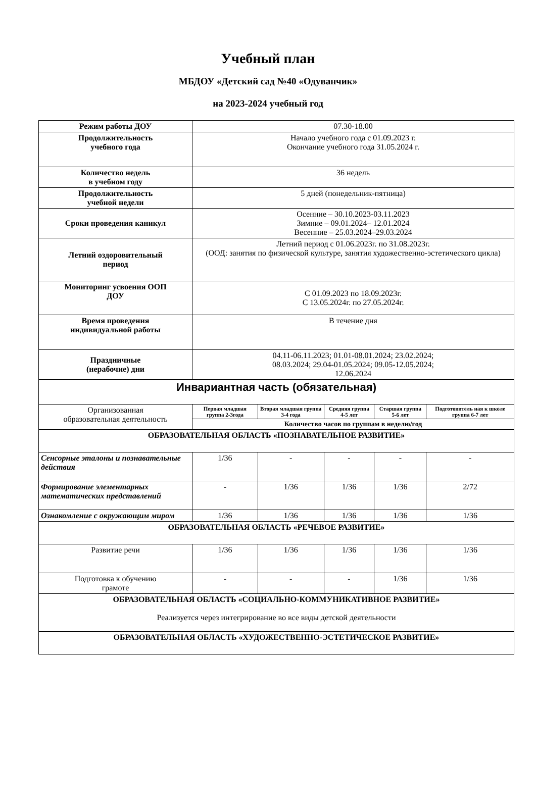Учебный план
МБДОУ «Детский сад №40 «Одуванчик»
на 2023-2024 учебный год
| Режим работы ДОУ | 07.30-18.00 | | | | |
| Продолжительность учебного года | Начало учебного года с 01.09.2023 г. Окончание учебного года 31.05.2024 г. | | | | |
| Количество недель в учебном году | 36 недель | | | | |
| Продолжительность учебной недели | 5 дней (понедельник-пятница) | | | | |
| Сроки проведения каникул | Осенние – 30.10.2023-03.11.2023 Зимние – 09.01.2024– 12.01.2024 Весенние – 25.03.2024–29.03.2024 | | | | |
| Летний оздоровительный период | Летний период с 01.06.2023г. по 31.08.2023г. (ООД: занятия по физической культуре, занятия художественно-эстетического цикла) | | | | |
| Мониторинг усвоения ООП ДОУ | С 01.09.2023 по 18.09.2023г. С 13.05.2024г. по 27.05.2024г. | | | | |
| Время проведения индивидуальной работы | В течение дня | | | | |
| Праздничные (нерабочие) дни | 04.11-06.11.2023; 01.01-08.01.2024; 23.02.2024; 08.03.2024; 29.04-01.05.2024; 09.05-12.05.2024; 12.06.2024 | | | | |
| Инвариантная часть (обязательная) | | | | | |
| Организованная образовательная деятельность | Первая младшая группа 2-3года | Вторая младшая группа 3-4 года | Средняя группа 4-5 лет | Старшая группа 5-6 лет | Подготовитель ная к школе группа 6-7 лет |
| | Количество часов по группам в неделю/год | | | | |
| ОБРАЗОВАТЕЛЬНАЯ ОБЛАСТЬ «ПОЗНАВАТЕЛЬНОЕ РАЗВИТИЕ» | | | | | |
| Сенсорные эталоны и познавательные действия | 1/36 | - | - | - | - |
| Формирование элементарных математических представлений | - | 1/36 | 1/36 | 1/36 | 2/72 |
| Ознакомление с окружающим миром | 1/36 | 1/36 | 1/36 | 1/36 | 1/36 |
| ОБРАЗОВАТЕЛЬНАЯ ОБЛАСТЬ «РЕЧЕВОЕ РАЗВИТИЕ» | | | | | |
| Развитие речи | 1/36 | 1/36 | 1/36 | 1/36 | 1/36 |
| Подготовка к обучению грамоте | - | - | - | 1/36 | 1/36 |
| ОБРАЗОВАТЕЛЬНАЯ ОБЛАСТЬ «СОЦИАЛЬНО-КОММУНИКАТИВНОЕ РАЗВИТИЕ» Реализуется через интегрирование во все виды детской деятельности | | | | | |
| ОБРАЗОВАТЕЛЬНАЯ ОБЛАСТЬ «ХУДОЖЕСТВЕННО-ЭСТЕТИЧЕСКОЕ РАЗВИТИЕ» | | | | | |